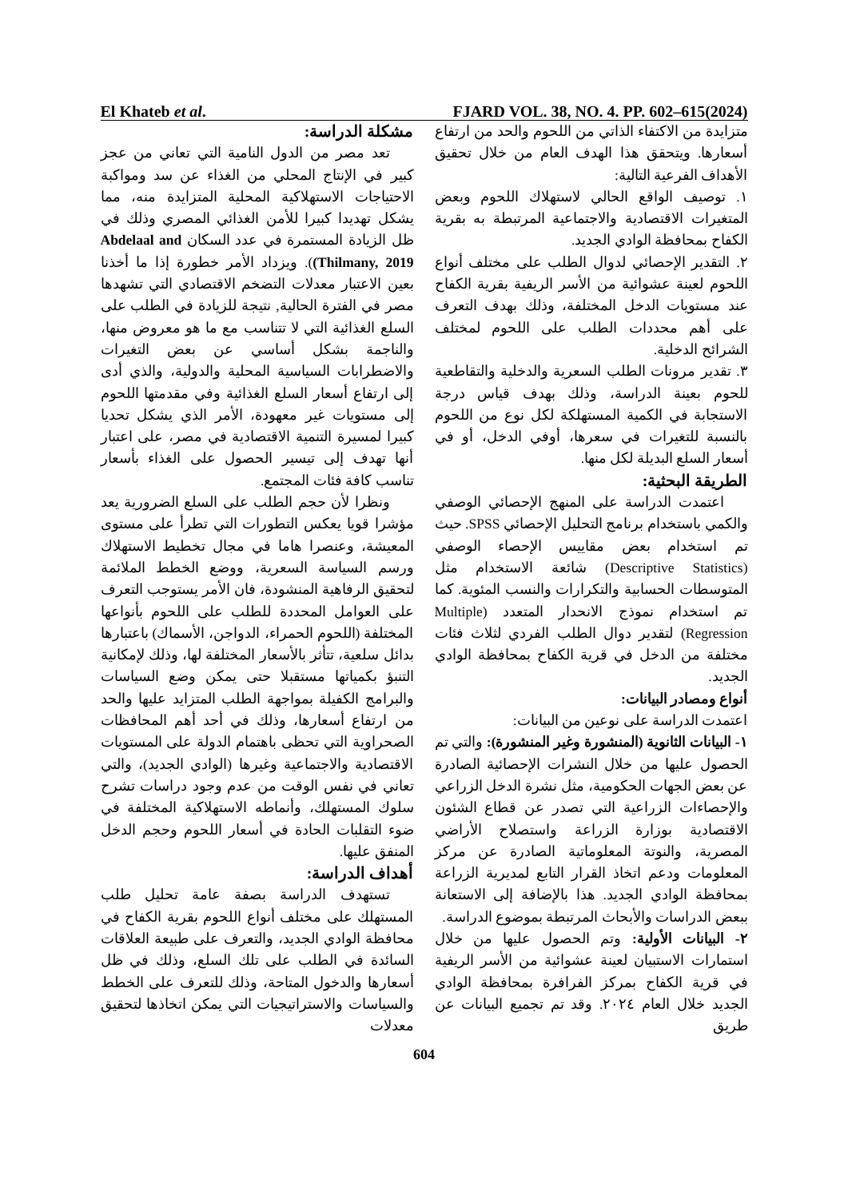El Khateb et al. FJARD VOL. 38, NO. 4. PP. 602–615(2024)
مشكلة الدراسة:
تعد مصر من الدول النامية التي تعاني من عجز كبير في الإنتاج المحلي من الغذاء عن سد ومواكبة الاحتياجات الاستهلاكية المحلية المتزايدة منه، مما يشكل تهديدا كبيرا للأمن الغذائي المصري وذلك في ظل الزيادة المستمرة في عدد السكان Abdelaal and Thilmany, 2019)). ويزداد الأمر خطورة إذا ما أخذنا بعين الاعتبار معدلات التضخم الاقتصادي التي تشهدها مصر في الفترة الحالية, نتيجة للزيادة في الطلب على السلع الغذائية التي لا تتناسب مع ما هو معروض منها، والناجمة بشكل أساسي عن بعض التغيرات والاضطرابات السياسية المحلية والدولية، والذي أدى إلى ارتفاع أسعار السلع الغذائية وفي مقدمتها اللحوم إلى مستويات غير معهودة، الأمر الذي يشكل تحديا كبيرا لمسيرة التنمية الاقتصادية في مصر، على اعتبار أنها تهدف إلى تيسير الحصول على الغذاء بأسعار تناسب كافة فئات المجتمع.
ونظرا لأن حجم الطلب على السلع الضرورية يعد مؤشرا قويا يعكس التطورات التي تطرأ على مستوى المعيشة، وعنصرا هاما في مجال تخطيط الاستهلاك ورسم السياسة السعرية، ووضع الخطط الملائمة لتحقيق الرفاهية المنشودة، فان الأمر يستوجب التعرف على العوامل المحددة للطلب على اللحوم بأنواعها المختلفة (اللحوم الحمراء، الدواجن، الأسماك) باعتبارها بدائل سلعية، تتأثر بالأسعار المختلفة لها، وذلك لإمكانية التنبؤ بكمياتها مستقبلا حتى يمكن وضع السياسات والبرامج الكفيلة بمواجهة الطلب المتزايد عليها والحد من ارتفاع أسعارها، وذلك في أحد أهم المحافظات الصحراوية التي تحظى باهتمام الدولة على المستويات الاقتصادية والاجتماعية وغيرها (الوادي الجديد)، والتي تعاني في نفس الوقت من عدم وجود دراسات تشرح سلوك المستهلك، وأنماطه الاستهلاكية المختلفة في ضوء التقلبات الحادة في أسعار اللحوم وحجم الدخل المنفق عليها.
أهداف الدراسة:
تستهدف الدراسة بصفة عامة تحليل طلب المستهلك على مختلف أنواع اللحوم بقرية الكفاح في محافظة الوادي الجديد، والتعرف على طبيعة العلاقات السائدة في الطلب على تلك السلع، وذلك في ظل أسعارها والدخول المتاحة، وذلك للتعرف على الخطط والسياسات والاستراتيجيات التي يمكن اتخاذها لتحقيق معدلات
متزايدة من الاكتفاء الذاتي من اللحوم والحد من ارتفاع أسعارها. ويتحقق هذا الهدف العام من خلال تحقيق الأهداف الفرعية التالية:
١. توصيف الواقع الحالي لاستهلاك اللحوم وبعض المتغيرات الاقتصادية والاجتماعية المرتبطة به بقرية الكفاح بمحافظة الوادي الجديد.
٢. التقدير الإحصائي لدوال الطلب على مختلف أنواع اللحوم لعينة عشوائية من الأسر الريفية بقرية الكفاح عند مستويات الدخل المختلفة، وذلك بهدف التعرف على أهم محددات الطلب على اللحوم لمختلف الشرائح الدخلية.
٣. تقدير مرونات الطلب السعرية والدخلية والتقاطعية للحوم بعينة الدراسة، وذلك بهدف قياس درجة الاستجابة في الكمية المستهلكة لكل نوع من اللحوم بالنسبة للتغيرات في سعرها، أوفي الدخل، أو في أسعار السلع البديلة لكل منها.
الطريقة البحثية:
اعتمدت الدراسة على المنهج الإحصائي الوصفي والكمي باستخدام برنامج التحليل الإحصائي SPSS. حيث تم استخدام بعض مقاييس الإحصاء الوصفي (Descriptive Statistics) شائعة الاستخدام مثل المتوسطات الحسابية والتكرارات والنسب المئوية. كما تم استخدام نموذج الانحدار المتعدد (Multiple Regression) لتقدير دوال الطلب الفردي لثلاث فئات مختلفة من الدخل في قرية الكفاح بمحافظة الوادي الجديد.
أنواع ومصادر البيانات:
اعتمدت الدراسة على نوعين من البيانات:
١- البيانات الثانوية (المنشورة وغير المنشورة): والتي تم الحصول عليها من خلال النشرات الإحصائية الصادرة عن بعض الجهات الحكومية، مثل نشرة الدخل الزراعي والإحصاءات الزراعية التي تصدر عن قطاع الشئون الاقتصادية بوزارة الزراعة واستصلاح الأراضي المصرية، والنوتة المعلوماتية الصادرة عن مركز المعلومات ودعم اتخاذ القرار التابع لمديرية الزراعة بمحافظة الوادي الجديد. هذا بالإضافة إلى الاستعانة ببعض الدراسات والأبحاث المرتبطة بموضوع الدراسة.
٢- البيانات الأولية: وتم الحصول عليها من خلال استمارات الاستبيان لعينة عشوائية من الأسر الريفية في قرية الكفاح بمركز الفرافرة بمحافظة الوادي الجديد خلال العام ٢٠٢٤. وقد تم تجميع البيانات عن طريق
604